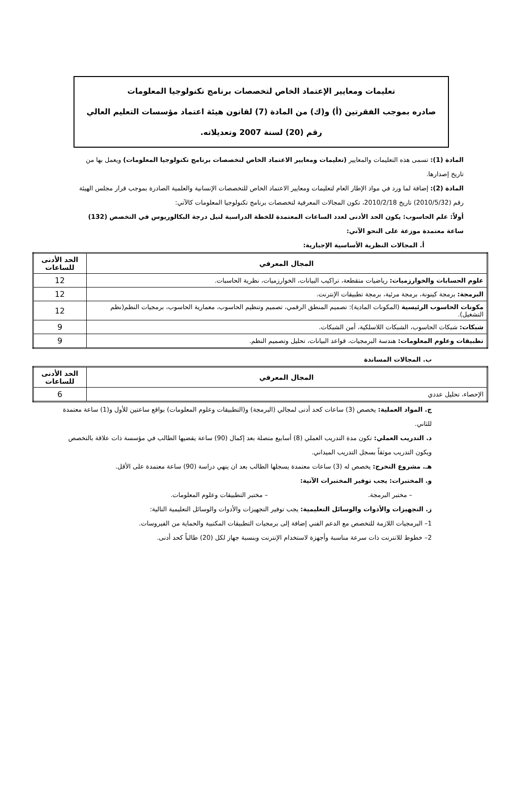تعليمات ومعايير الإعتماد الخاص لتخصصات برنامج تكنولوجيا المعلومات
صادره بموجب الفقرتين (أ) و(ك) من المادة (7) لقانون هيئة اعتماد مؤسسات التعليم العالي رقم (20) لسنة 2007 وتعديلاته.
المادة (1): تسمى هذه التعليمات والمعايير (تعليمات ومعايير الاعتماد الخاص لتخصصات برنامج تكنولوجيا المعلومات) ويعمل بها من تاريخ إصدارها.
المادة (2): إضافة لما ورد في مواد الإطار العام لتعليمات ومعايير الاعتماد الخاص للتخصصات الإنسانية والعلمية الصادرة بموجب قرار مجلس الهيئة رقم (2010/5/32) تاريخ 2010/2/18، تكون المجالات المعرفية لتخصصات برنامج تكنولوجيا المعلومات كالآتي:
أولاً: علم الحاسوب: يكون الحد الأدنى لعدد الساعات المعتمدة للخطة الدراسية لنيل درجة البكالوريوس في التخصص (132) ساعة معتمدة موزعة على النحو الآتي:
أ. المجالات النظرية الأساسية الإجبارية:
| المجال المعرفي | الحد الأدنى للساعات |
| --- | --- |
| علوم الحسابات والخوارزميات: رياضيات متقطعة، تراكيب البيانات، الخوارزميات، نظرية الحاسبات. | 12 |
| البرمجة: برمجة كينونة، برمجة مرئية، برمجة تطبيقات الإنترنت. | 12 |
| مكونات الحاسوب الرئيسية (المكونات المادية): تصميم المنطق الرقمي، تصميم وتنظيم الحاسوب، معمارية الحاسوب، برمجيات النظم(نظم التشغيل). | 12 |
| شبكات: شبكات الحاسوب، الشبكات اللاسلكية، أمن الشبكات. | 9 |
| تطبيقات وعلوم المعلومات: هندسة البرمجيات، قواعد البيانات، تحليل وتصميم النظم. | 9 |
ب. المجالات المساندة
| المجال المعرفي | الحد الأدنى للساعات |
| --- | --- |
| الإحصاء، تحليل عددي | 6 |
ج. المواد العملية: يخصص (3) ساعات كحد أدنى لمجالي (البرمجة) و(التطبيقات وعلوم المعلومات) بواقع ساعتين للأول و(1) ساعة معتمدة للثاني.
د. التدريب العملي: تكون مدة التدريب العملي (8) أسابيع متصلة بعد إكمال (90) ساعة يقضيها الطالب في مؤسسة ذات علاقة بالتخصص ويكون التدريب موثقاً بسجل التدريب الميداني.
هـ. مشروع التخرج: يخصص له (3) ساعات معتمدة يسجلها الطالب بعد ان ينهي دراسة (90) ساعة معتمدة على الأقل.
و. المختبرات: يجب توفير المختبرات الآتية:
– مختبر البرمجة. – مختبر التطبيقات وعلوم المعلومات.
ز. التجهيزات والأدوات والوسائل التعليمية: يجب توفير التجهيزات والأدوات والوسائل التعليمية التالية:
1– البرمجيات اللازمة للتخصص مع الدعم الفني إضافة إلى برمجيات التطبيقات المكتبية والحماية من الفيروسات.
2– خطوط للانترنت ذات سرعة مناسبة وأجهزة لاستخدام الإنترنت وبنسبة جهاز لكل (20) طالباً كحد أدنى.